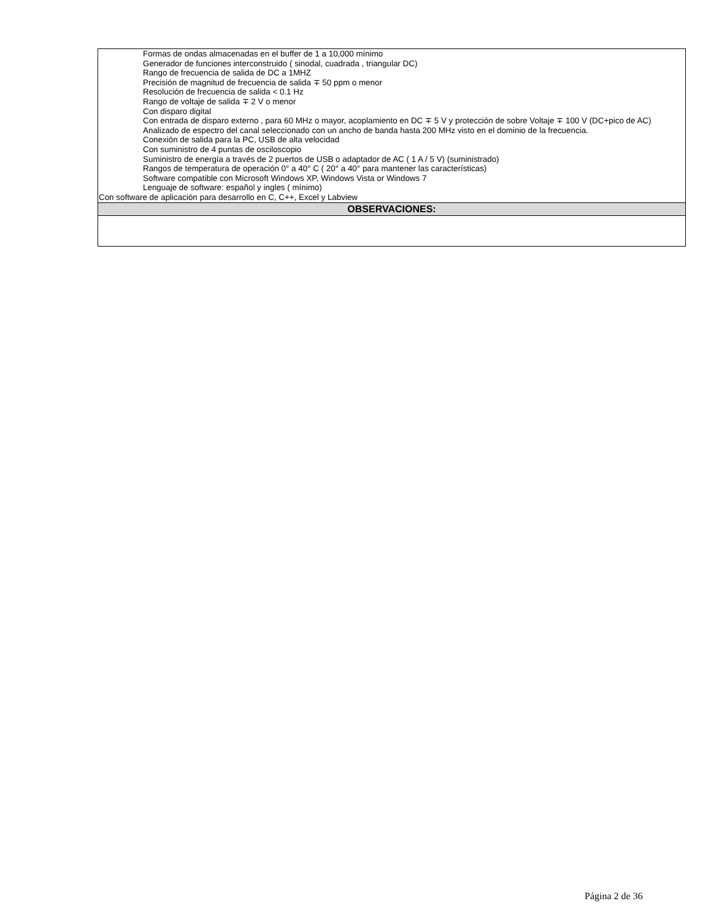| Formas de ondas almacenadas en el buffer de 1 a 10,000 mínimo Generador de funciones interconstruido ( sinodal, cuadrada , triangular DC) Rango de frecuencia de salida de DC a 1MHZ Precisión de magnitud de frecuencia de salida ∓ 50 ppm o menor Resolución de frecuencia de salida < 0.1 Hz Rango de voltaje de salida ∓ 2 V o menor Con disparo digital Con entrada de disparo externo , para 60 MHz o mayor, acoplamiento en DC ∓ 5 V y protección de sobre Voltaje ∓ 100 V (DC+pico de AC) Analizado de espectro del canal seleccionado con un ancho de banda hasta 200 MHz visto en el dominio de la frecuencia. Conexión de salida para la PC, USB de alta velocidad Con suministro de 4 puntas de osciloscopio Suministro de energía a través de 2 puertos de USB o adaptador de AC ( 1 A / 5 V) (suministrado) Rangos de temperatura de operación 0° a 40° C ( 20° a 40° para mantener las características) Software compatible con Microsoft Windows XP, Windows Vista or Windows 7 Lenguaje de software: español y ingles ( mínimo) Con software de aplicación para desarrollo en C, C++, Excel y Labview |
| OBSERVACIONES: |
Página 2 de 36